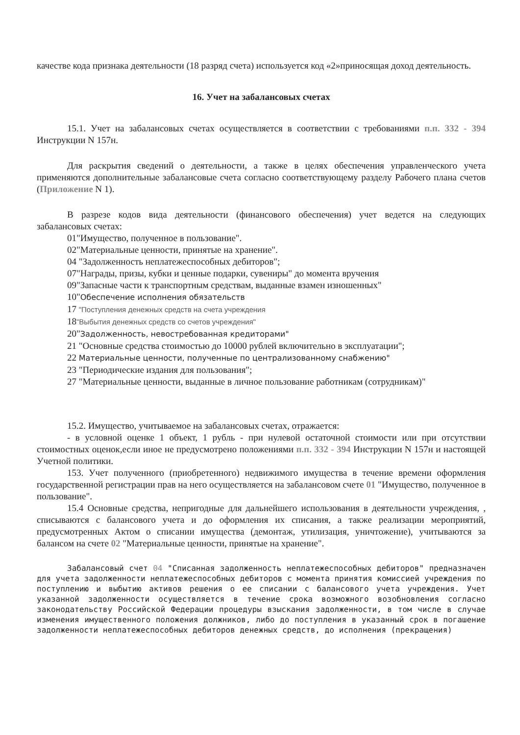качестве кода признака деятельности (18 разряд счета) используется код «2»приносящая доход деятельность.
16. Учет на забалансовых счетах
15.1. Учет на забалансовых счетах осуществляется в соответствии с требованиями п.п. 332 - 394 Инструкции N 157н.
Для раскрытия сведений о деятельности, а также в целях обеспечения управленческого учета применяются дополнительные забалансовые счета согласно соответствующему разделу Рабочего плана счетов (Приложение N 1).
В разрезе кодов вида деятельности (финансового обеспечения) учет ведется на следующих забалансовых счетах:
01"Имущество, полученное в пользование".
02"Материальные ценности, принятые на хранение".
04 "Задолженность неплатежеспособных дебиторов";
07"Награды, призы, кубки и ценные подарки, сувениры" до момента вручения
09"Запасные части к транспортным средствам, выданные взамен изношенных"
10"Обеспечение исполнения обязательств
17 "Поступления денежных средств на счета учреждения
18"Выбытия денежных средств со счетов учреждения"
20"Задолженность, невостребованная кредиторами"
21 "Основные средства стоимостью до 10000 рублей включительно в эксплуатации";
22 Материальные ценности, полученные по централизованному снабжению"
23 "Периодические издания для пользования";
27 "Материальные ценности, выданные в личное пользование работникам (сотрудникам)"
15.2. Имущество, учитываемое на забалансовых счетах, отражается:
- в условной оценке 1 объект, 1 рубль - при нулевой остаточной стоимости или при отсутствии стоимостных оценок,если иное не предусмотрено положениями п.п. 332 - 394 Инструкции N 157н и настоящей Учетной политики.
153. Учет полученного (приобретенного) недвижимого имущества в течение времени оформления государственной регистрации прав на него осуществляется на забалансовом счете 01 "Имущество, полученное в пользование".
15.4 Основные средства, непригодные для дальнейшего использования в деятельности учреждения, , списываются с балансового учета и до оформления их списания, а также реализации мероприятий, предусмотренных Актом о списании имущества (демонтаж, утилизация, уничтожение), учитываются за балансом на счете 02 "Материальные ценности, принятые на хранение".
Забалансовый счет 04 "Списанная задолженность неплатежеспособных дебиторов" предназначен для учета задолженности неплатежеспособных дебиторов с момента принятия комиссией учреждения по поступлению и выбытию активов решения о ее списании с балансового учета учреждения. Учет указанной задолженности осуществляется в течение срока возможного возобновления согласно законодательству Российской Федерации процедуры взыскания задолженности, в том числе в случае изменения имущественного положения должников, либо до поступления в указанный срок в погашение задолженности неплатежеспособных дебиторов денежных средств, до исполнения (прекращения)